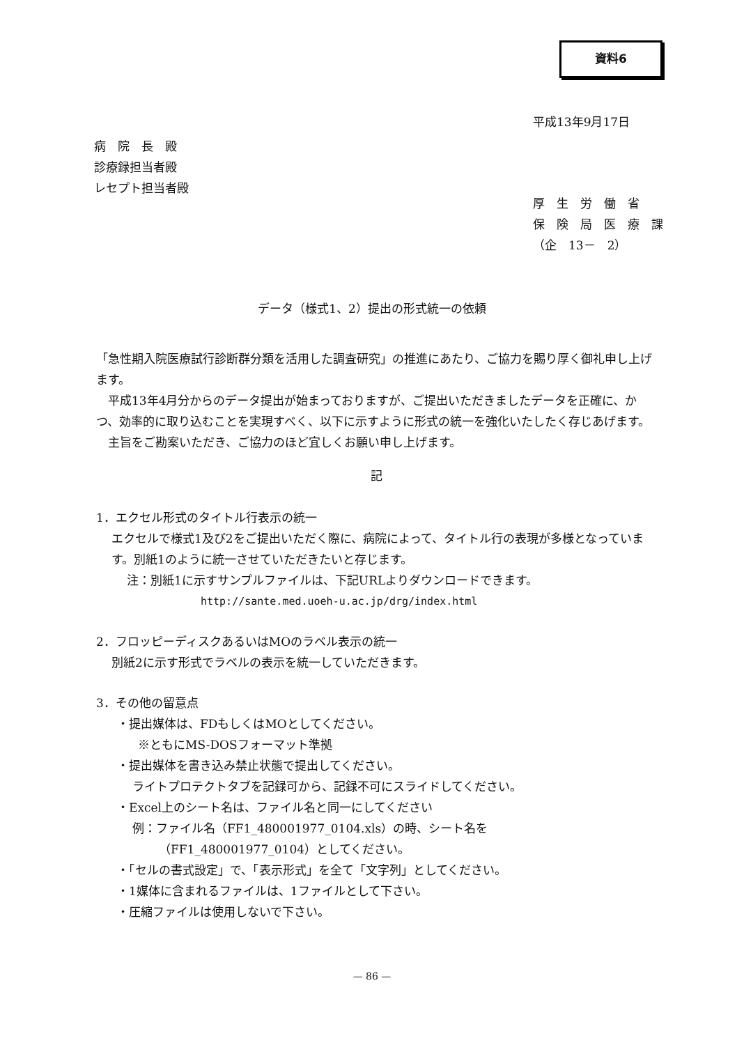資料6
平成13年9月17日
病　院　長　殿
診療録担当者殿
レセプト担当者殿
厚　生　労　働　省
保　険　局　医　療　課
（企　13－　2）
データ（様式1、2）提出の形式統一の依頼
「急性期入院医療試行診断群分類を活用した調査研究」の推進にあたり、ご協力を賜り厚く御礼申し上げます。
　平成13年4月分からのデータ提出が始まっておりますが、ご提出いただきましたデータを正確に、かつ、効率的に取り込むことを実現すべく、以下に示すように形式の統一を強化いたしたく存じあげます。
　主旨をご勘案いただき、ご協力のほど宜しくお願い申し上げます。
記
1．エクセル形式のタイトル行表示の統一
エクセルで様式1及び2をご提出いただく際に、病院によって、タイトル行の表現が多様となっています。別紙1のように統一させていただきたいと存じます。
注：別紙1に示すサンプルファイルは、下記URLよりダウンロードできます。
http://sante.med.uoeh-u.ac.jp/drg/index.html
2．フロッピーディスクあるいはMOのラベル表示の統一
別紙2に示す形式でラベルの表示を統一していただきます。
3．その他の留意点
・提出媒体は、FDもしくはMOとしてください。
※ともにMS-DOSフォーマット準拠
・提出媒体を書き込み禁止状態で提出してください。
ライトプロテクトタブを記録可から、記録不可にスライドしてください。
・Excel上のシート名は、ファイル名と同一にしてください
例：ファイル名（FF1_480001977_0104.xls）の時、シート名を
（FF1_480001977_0104）としてください。
・「セルの書式設定」で、「表示形式」を全て「文字列」としてください。
・1媒体に含まれるファイルは、1ファイルとして下さい。
・圧縮ファイルは使用しないで下さい。
— 86 —